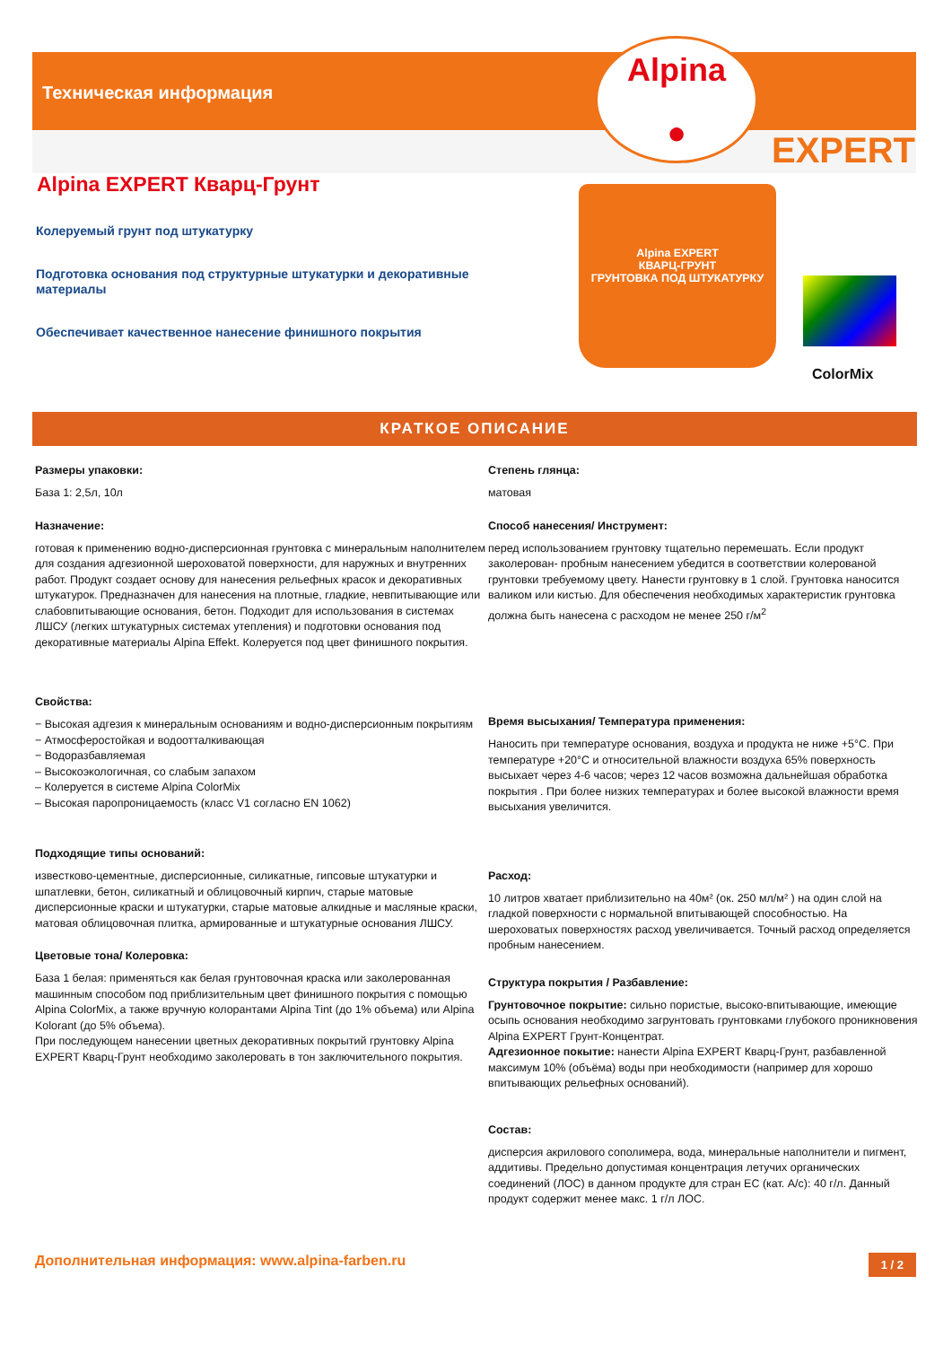Техническая информация
Alpina
●
EXPERT
Alpina EXPERT Кварц-Грунт
Колеруемый грунт под штукатурку
Подготовка основания под структурные штукатурки и декоративные материалы
Обеспечивает качественное нанесение финишного покрытия
Alpina EXPERT
КВАРЦ-ГРУНТ
ГРУНТОВКА ПОД ШТУКАТУРКУ
ColorMix
КРАТКОЕ ОПИСАНИЕ
Размеры упаковки:
База 1: 2,5л, 10л
Назначение:
готовая к применению водно-дисперсионная грунтовка с минеральным наполнителем для создания адгезионной шероховатой поверхности, для наружных и внутренних работ. Продукт создает основу для нанесения рельефных красок и декоративных штукатурок. Предназначен для нанесения на плотные, гладкие, невпитывающие или слабовпитывающие основания, бетон. Подходит для использования в системах ЛШСУ (легких штукатурных системах утепления) и подготовки основания под декоративные материалы Alpina Effekt. Колеруется под цвет финишного покрытия.
Свойства:
− Высокая адгезия к минеральным основаниям и водно-дисперсионным покрытиям
− Атмосферостойкая и водоотталкивающая
− Водоразбавляемая
– Высокоэкологичная, со слабым запахом
– Колеруется в системе Alpina ColorMix
– Высокая паропроницаемость (класс V1 согласно EN 1062)
Подходящие типы оснований:
известково-цементные, дисперсионные, силикатные, гипсовые штукатурки и шпатлевки, бетон, силикатный и облицовочный кирпич, старые матовые дисперсионные краски и штукатурки, старые матовые алкидные и масляные краски, матовая облицовочная плитка, армированные и штукатурные основания ЛШСУ.
Цветовые тона/ Колеровка:
База 1 белая: применяться как белая грунтовочная краска или заколерованная машинным способом под приблизительным цвет финишного покрытия с помощью Alpina ColorMix, а также вручную колорантами Alpina Tint (до 1% объема) или Alpina Kolorant (до 5% объема).
При последующем нанесении цветных декоративных покрытий грунтовку Alpina EXPERT Кварц-Грунт необходимо заколеровать в тон заключительного покрытия.
Степень глянца:
матовая
Способ нанесения/ Инструмент:
перед использованием грунтовку тщательно перемешать. Если продукт заколерован- пробным нанесением убедится в соответствии колерованой грунтовки требуемому цвету. Нанести грунтовку в 1 слой. Грунтовка наносится валиком или кистью. Для обеспечения необходимых характеристик грунтовка должна быть нанесена с расходом не менее 250 г/м<sup>2</sup>
Время высыхания/ Температура применения:
Наносить при температуре основания, воздуха и продукта не ниже +5°C. При температуре +20°C и относительной влажности воздуха 65% поверхность высыхает через 4-6 часов; через 12 часов возможна дальнейшая обработка покрытия . При более низких температурах и более высокой влажности время высыхания увеличится.
Расход:
10 литров хватает приблизительно на 40м² (ок. 250 мл/м² ) на один слой на гладкой поверхности с нормальной впитывающей способностью. На шероховатых поверхностях расход увеличивается. Точный расход определяется пробным нанесением.
Структура покрытия / Разбавление:
Грунтовочное покрытие: сильно пористые, высоко-впитывающие, имеющие осыпь основания необходимо загрунтовать грунтовками глубокого проникновения Alpina EXPERT Грунт-Концентрат.
Адгезионное покытие: нанести Alpina EXPERT Кварц-Грунт, разбавленной максимум 10% (объёма) воды при необходимости (например для хорошо впитывающих рельефных оснований).
Состав:
дисперсия акрилового сополимера, вода, минеральные наполнители и пигмент, аддитивы. Предельно допустимая концентрация летучих органических соединений (ЛОС) в данном продукте для стран ЕС (кат. A/c): 40 г/л. Данный продукт содержит менее макс. 1 г/л ЛОС.
Дополнительная информация: www.alpina-farben.ru 1 / 2